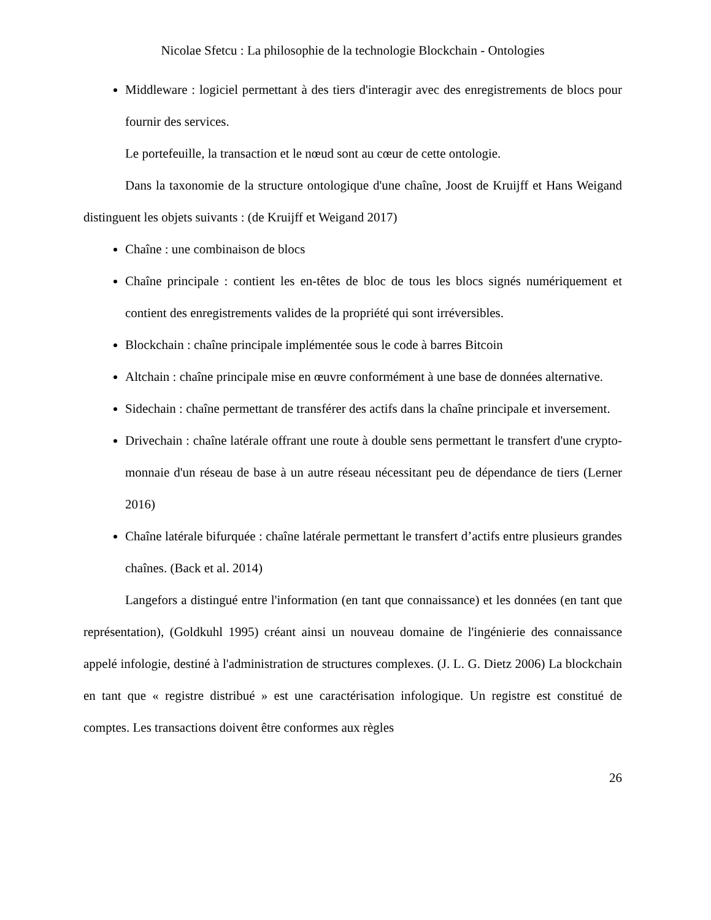Nicolae Sfetcu : La philosophie de la technologie Blockchain - Ontologies
Middleware : logiciel permettant à des tiers d'interagir avec des enregistrements de blocs pour fournir des services.
Le portefeuille, la transaction et le nœud sont au cœur de cette ontologie.
Dans la taxonomie de la structure ontologique d'une chaîne, Joost de Kruijff et Hans Weigand distinguent les objets suivants : (de Kruijff et Weigand 2017)
Chaîne : une combinaison de blocs
Chaîne principale : contient les en-têtes de bloc de tous les blocs signés numériquement et contient des enregistrements valides de la propriété qui sont irréversibles.
Blockchain : chaîne principale implémentée sous le code à barres Bitcoin
Altchain : chaîne principale mise en œuvre conformément à une base de données alternative.
Sidechain : chaîne permettant de transférer des actifs dans la chaîne principale et inversement.
Drivechain : chaîne latérale offrant une route à double sens permettant le transfert d'une crypto-monnaie d'un réseau de base à un autre réseau nécessitant peu de dépendance de tiers (Lerner 2016)
Chaîne latérale bifurquée : chaîne latérale permettant le transfert d’actifs entre plusieurs grandes chaînes. (Back et al. 2014)
Langefors a distingué entre l'information (en tant que connaissance) et les données (en tant que représentation), (Goldkuhl 1995) créant ainsi un nouveau domaine de l'ingénierie des connaissance appelé infologie, destiné à l'administration de structures complexes. (J. L. G. Dietz 2006) La blockchain en tant que « registre distribué » est une caractérisation infologique. Un registre est constitué de comptes. Les transactions doivent être conformes aux règles
26